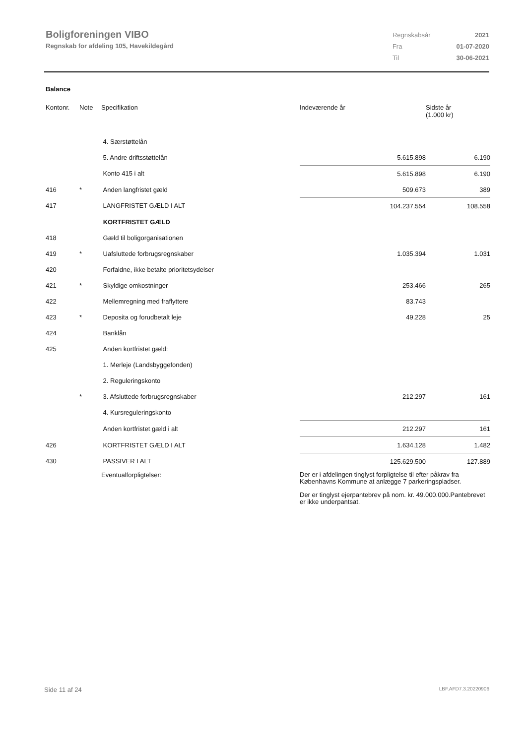Boligforeningen VIBO
Regnskab for afdeling 105, Havekildegård
| Regnskabsår | 2021 |
| Fra | 01-07-2020 |
| Til | 30-06-2021 |
Balance
| Kontonr. | Note | Specifikation | Indeværende år | Sidste år (1.000 kr) |
| --- | --- | --- | --- | --- |
| | | 4. Særstøttelån | | |
| | | 5. Andre driftsstøttelån | 5.615.898 | 6.190 |
| | | Konto 415 i alt | 5.615.898 | 6.190 |
| 416 | * | Anden langfristet gæld | 509.673 | 389 |
| 417 | | LANGFRISTET GÆLD I ALT | 104.237.554 | 108.558 |
| | | KORTFRISTET GÆLD | | |
| 418 | | Gæld til boligorganisationen | | |
| 419 | * | Uafsluttede forbrugsregnskaber | 1.035.394 | 1.031 |
| 420 | | Forfaldne, ikke betalte prioritetsydelser | | |
| 421 | * | Skyldige omkostninger | 253.466 | 265 |
| 422 | | Mellemregning med fraflyttere | 83.743 | |
| 423 | * | Deposita og forudbetalt leje | 49.228 | 25 |
| 424 | | Banklån | | |
| 425 | | Anden kortfristet gæld: | | |
| | | 1. Merleje (Landsbyggefonden) | | |
| | | 2. Reguleringskonto | | |
| | * | 3. Afsluttede forbrugsregnskaber | 212.297 | 161 |
| | | 4. Kursreguleringskonto | | |
| | | Anden kortfristet gæld i alt | 212.297 | 161 |
| 426 | | KORTFRISTET GÆLD I ALT | 1.634.128 | 1.482 |
| 430 | | PASSIVER I ALT | 125.629.500 | 127.889 |
| | | Eventualforpligtelser: | Der er i afdelingen tinglyst forpligtelse til efter påkrav fra Københavns Kommune at anlægge 7 parkeringspladser. Der er tinglyst ejerpantebrev på nom. kr. 49.000.000.Pantebrevet er ikke underpantsat. | |
Side 11 af 24 LBF.AFD7.3.20220906